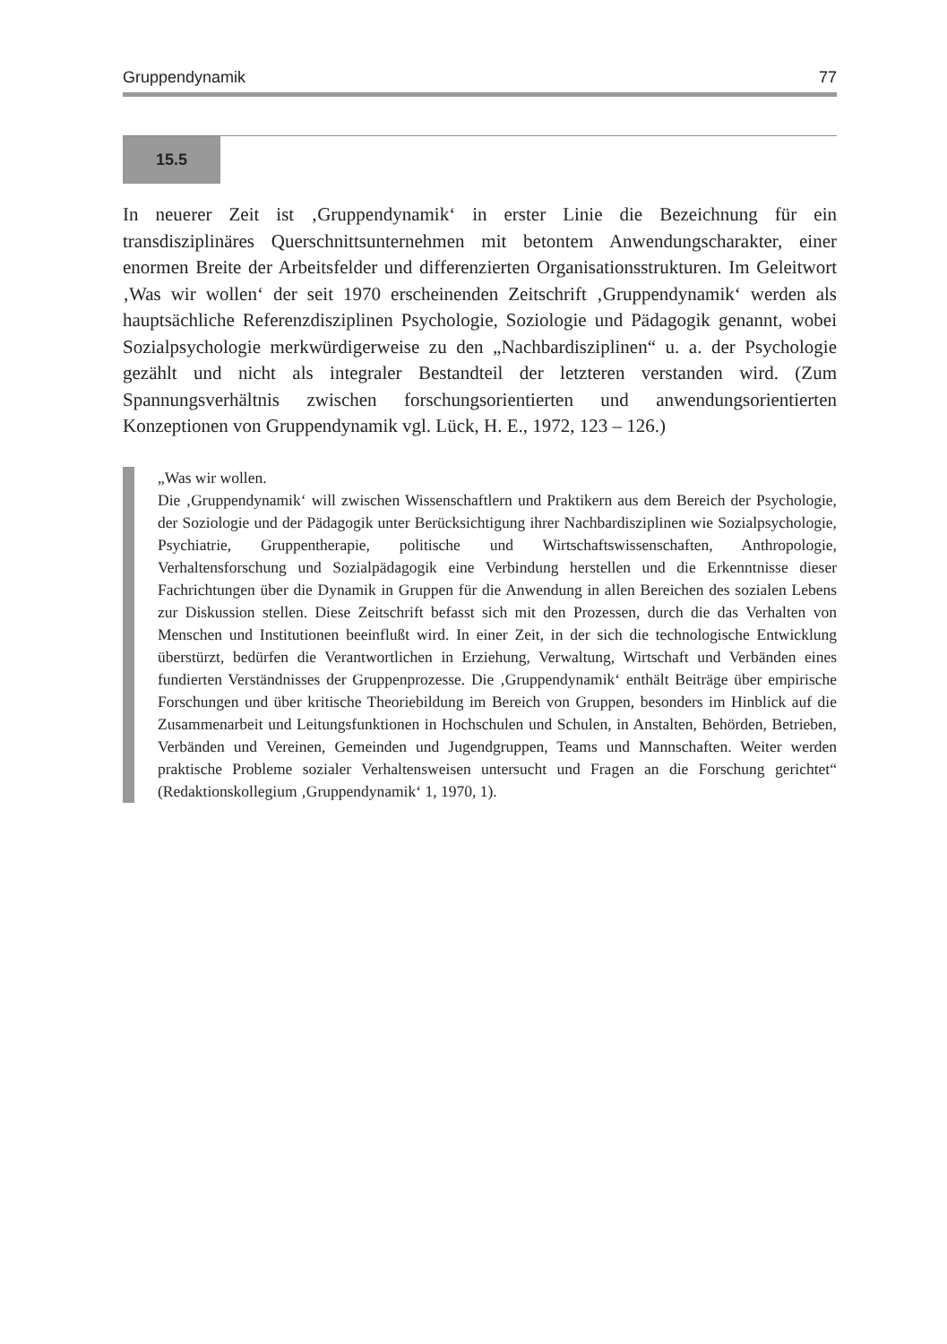Gruppendynamik 77
15.5
In neuerer Zeit ist ‚Gruppendynamik‘ in erster Linie die Bezeichnung für ein transdisziplinäres Querschnittsunternehmen mit betontem Anwendungscharakter, einer enormen Breite der Arbeitsfelder und differenzierten Organisationsstrukturen. Im Geleitwort ‚Was wir wollen‘ der seit 1970 erscheinenden Zeitschrift ‚Gruppendynamik‘ werden als hauptsächliche Referenzdisziplinen Psychologie, Soziologie und Pädagogik genannt, wobei Sozialpsychologie merkwürdigerweise zu den „Nachbardisziplinen“ u. a. der Psychologie gezählt und nicht als integraler Bestandteil der letzteren verstanden wird. (Zum Spannungsverhältnis zwischen forschungsorientierten und anwendungsorientierten Konzeptionen von Gruppendynamik vgl. Lück, H. E., 1972, 123 – 126.)
„Was wir wollen.
Die ‚Gruppendynamik‘ will zwischen Wissenschaftlern und Praktikern aus dem Bereich der Psychologie, der Soziologie und der Pädagogik unter Berücksichtigung ihrer Nachbardisziplinen wie Sozialpsychologie, Psychiatrie, Gruppentherapie, politische und Wirtschaftswissenschaften, Anthropologie, Verhaltensforschung und Sozialpädagogik eine Verbindung herstellen und die Erkenntnisse dieser Fachrichtungen über die Dynamik in Gruppen für die Anwendung in allen Bereichen des sozialen Lebens zur Diskussion stellen. Diese Zeitschrift befasst sich mit den Prozessen, durch die das Verhalten von Menschen und Institutionen beeinflußt wird. In einer Zeit, in der sich die technologische Entwicklung überstürzt, bedürfen die Verantwortlichen in Erziehung, Verwaltung, Wirtschaft und Verbänden eines fundierten Verständnisses der Gruppenprozesse. Die ‚Gruppendynamik‘ enthält Beiträge über empirische Forschungen und über kritische Theoriebildung im Bereich von Gruppen, besonders im Hinblick auf die Zusammenarbeit und Leitungsfunktionen in Hochschulen und Schulen, in Anstalten, Behörden, Betrieben, Verbänden und Vereinen, Gemeinden und Jugendgruppen, Teams und Mannschaften. Weiter werden praktische Probleme sozialer Verhaltensweisen untersucht und Fragen an die Forschung gerichtet“ (Redaktionskollegium ‚Gruppendynamik‘ 1, 1970, 1).